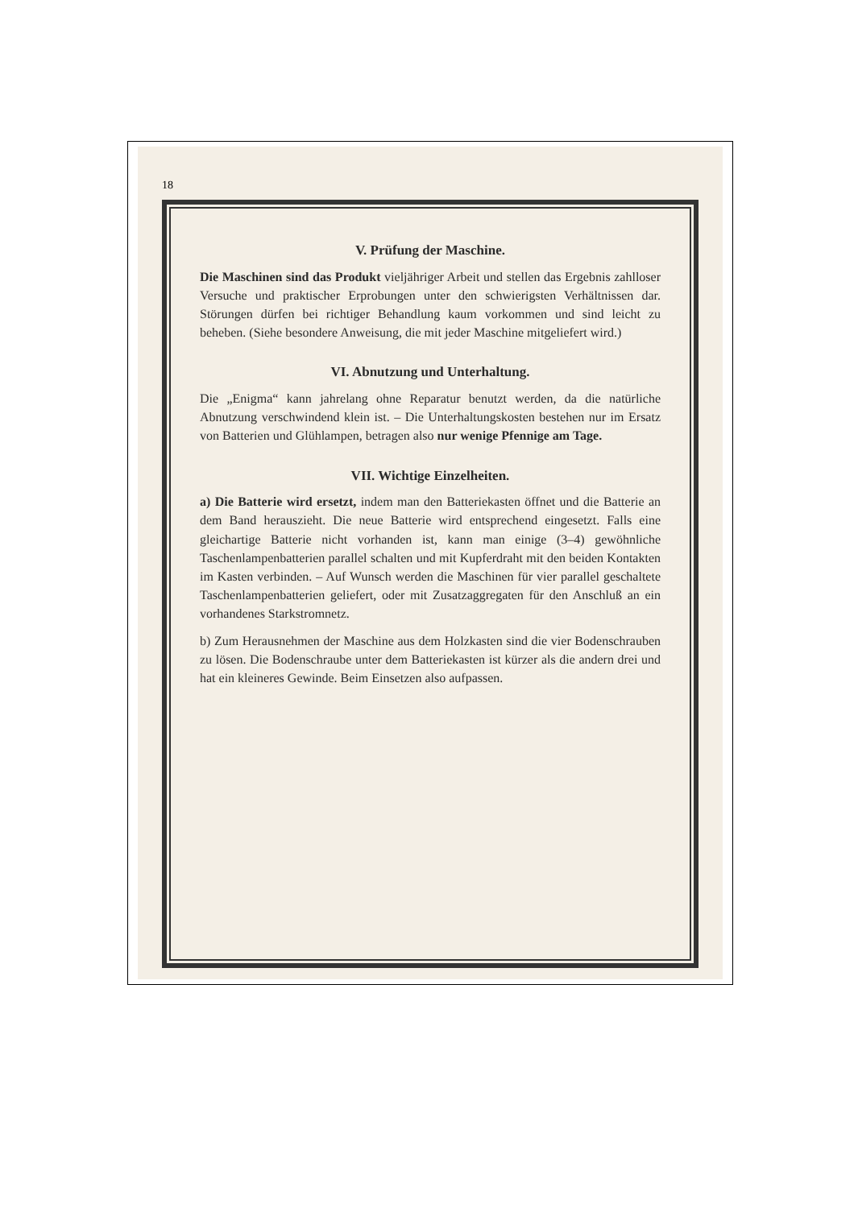18
V. Prüfung der Maschine.
Die Maschinen sind das Produkt vieljähriger Arbeit und stellen das Ergebnis zahlloser Versuche und praktischer Erprobungen unter den schwierigsten Verhältnissen dar. Störungen dürfen bei richtiger Behandlung kaum vorkommen und sind leicht zu beheben. (Siehe besondere Anweisung, die mit jeder Maschine mitgeliefert wird.)
VI. Abnutzung und Unterhaltung.
Die „Enigma“ kann jahrelang ohne Reparatur benutzt werden, da die natürliche Abnutzung verschwindend klein ist. – Die Unterhaltungskosten bestehen nur im Ersatz von Batterien und Glühlampen, betragen also nur wenige Pfennige am Tage.
VII. Wichtige Einzelheiten.
a) Die Batterie wird ersetzt, indem man den Batteriekasten öffnet und die Batterie an dem Band herauszieht. Die neue Batterie wird entsprechend eingesetzt. Falls eine gleichartige Batterie nicht vorhanden ist, kann man einige (3–4) gewöhnliche Taschenlampenbatterien parallel schalten und mit Kupferdraht mit den beiden Kontakten im Kasten verbinden. – Auf Wunsch werden die Maschinen für vier parallel geschaltete Taschenlampenbatterien geliefert, oder mit Zusatzaggregaten für den Anschluß an ein vorhandenes Starkstromnetz.
b) Zum Herausnehmen der Maschine aus dem Holzkasten sind die vier Bodenschrauben zu lösen. Die Bodenschraube unter dem Batteriekasten ist kürzer als die andern drei und hat ein kleineres Gewinde. Beim Einsetzen also aufpassen.